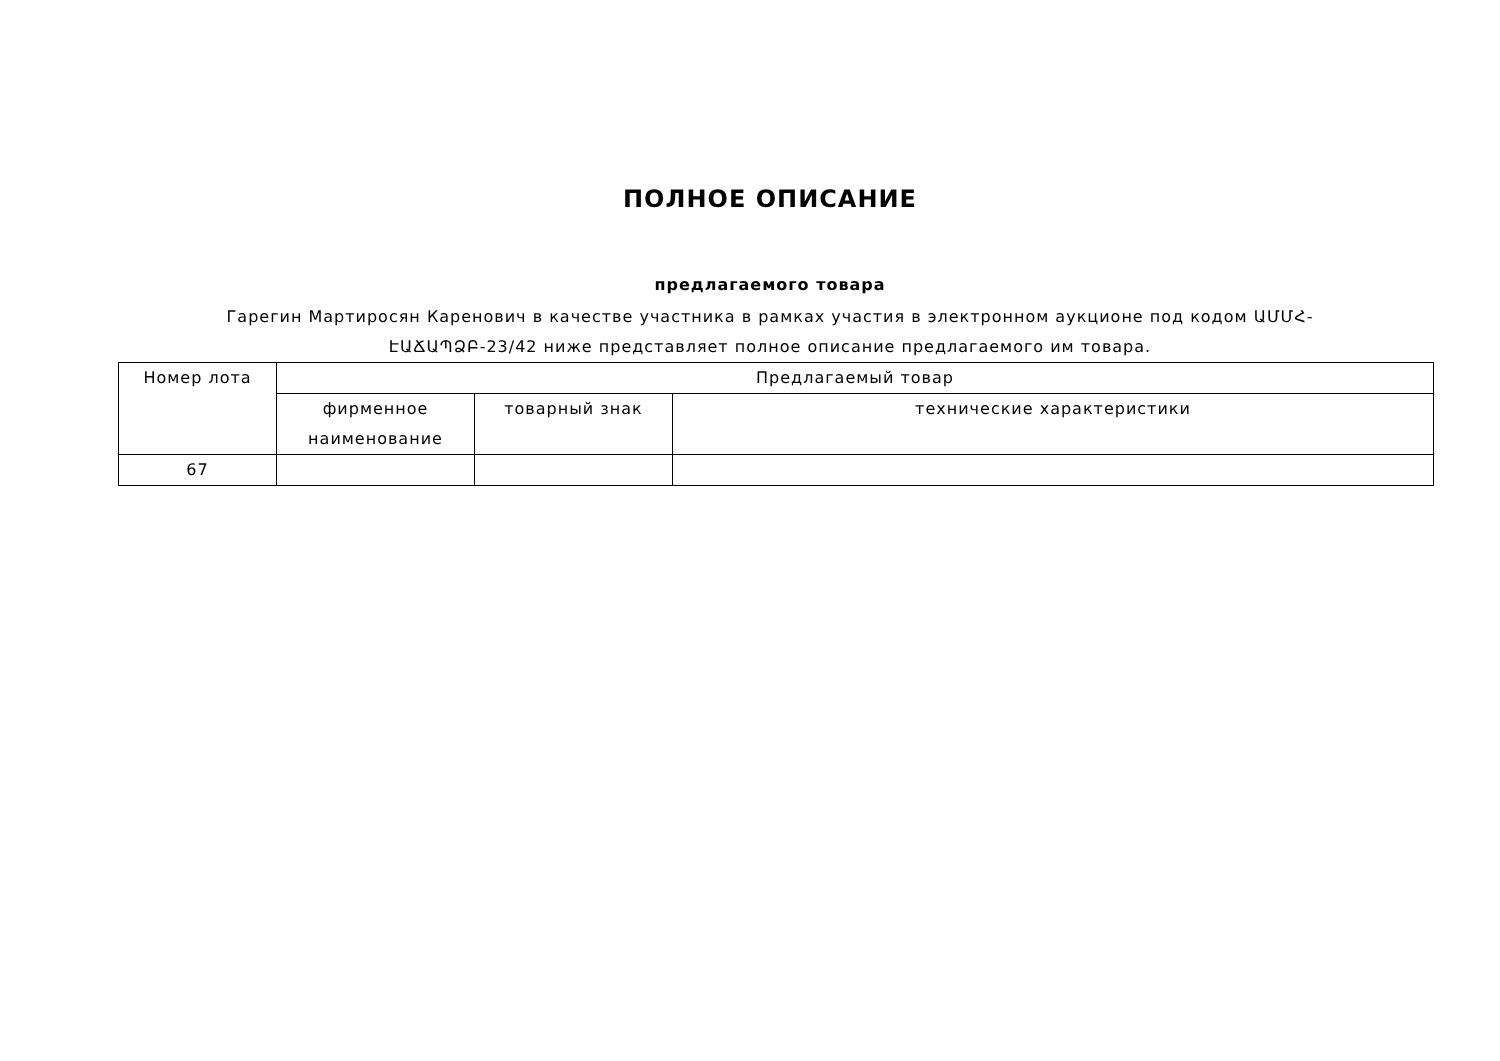ПОЛНОЕ ОПИСАНИЕ
предлагаемого товара
Гарегин Мартиросян Каренович в качестве участника в рамках участия в электронном аукционе под кодом ԱՄՄՀ-ԷԱՃԱՊՁԲ-23/42 ниже представляет полное описание предлагаемого им товара.
| Номер лота | Предлагаемый товар | | |
| --- | --- | --- | --- |
| | фирменное наименование | товарный знак | технические характеристики |
| 67 | | | |